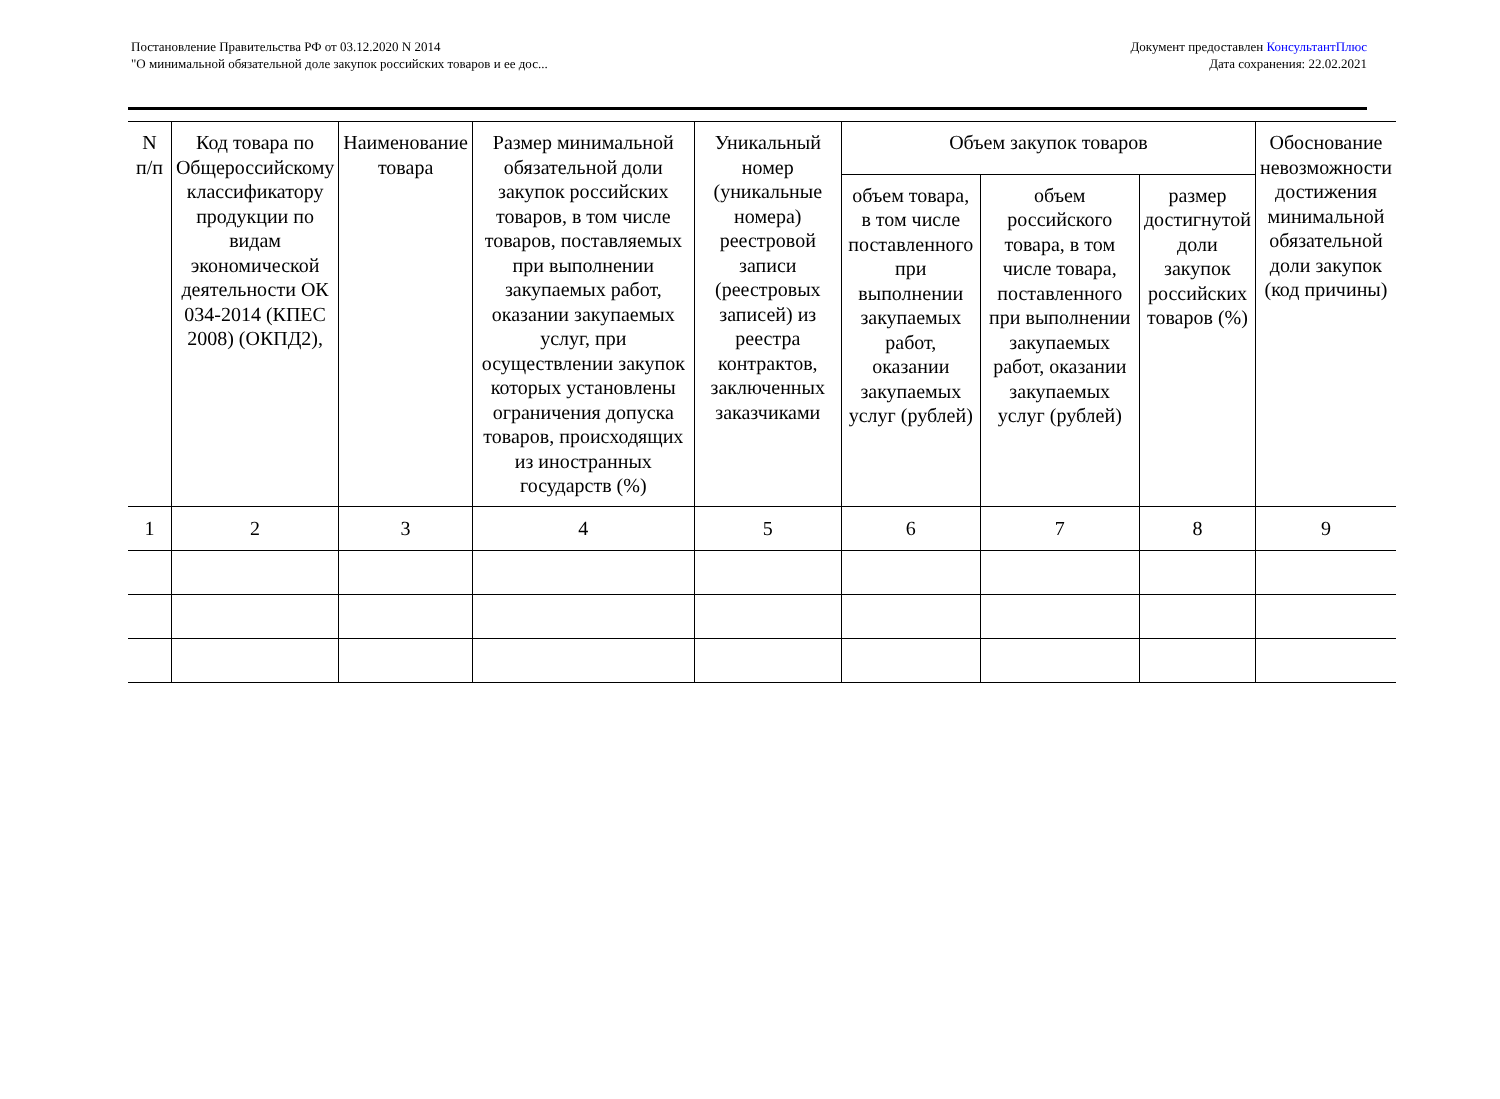Постановление Правительства РФ от 03.12.2020 N 2014
"О минимальной обязательной доле закупок российских товаров и ее дос...
Документ предоставлен КонсультантПлюс
Дата сохранения: 22.02.2021
| N п/п | Код товара по Общероссийскому классификатору продукции по видам экономической деятельности ОК 034-2014 (КПЕС 2008) (ОКПД2), | Наименование товара | Размер минимальной обязательной доли закупок российских товаров, в том числе товаров, поставляемых при выполнении закупаемых работ, оказании закупаемых услуг, при осуществлении закупок которых установлены ограничения допуска товаров, происходящих из иностранных государств (%) | Уникальный номер (уникальные номера) реестровой записи (реестровых записей) из реестра контрактов, заключенных заказчиками | Объем закупок товаров | | | Обоснование невозможности достижения минимальной обязательной доли закупок (код причины) |
| --- | --- | --- | --- | --- | --- | --- | --- | --- |
| | | | | | объем товара, в том числе поставленного при выполнении закупаемых работ, оказании закупаемых услуг (рублей) | объем российского товара, в том числе товара, поставленного при выполнении закупаемых работ, оказании закупаемых услуг (рублей) | размер достигнутой доли закупок российских товаров (%) | |
| 1 | 2 | 3 | 4 | 5 | 6 | 7 | 8 | 9 |